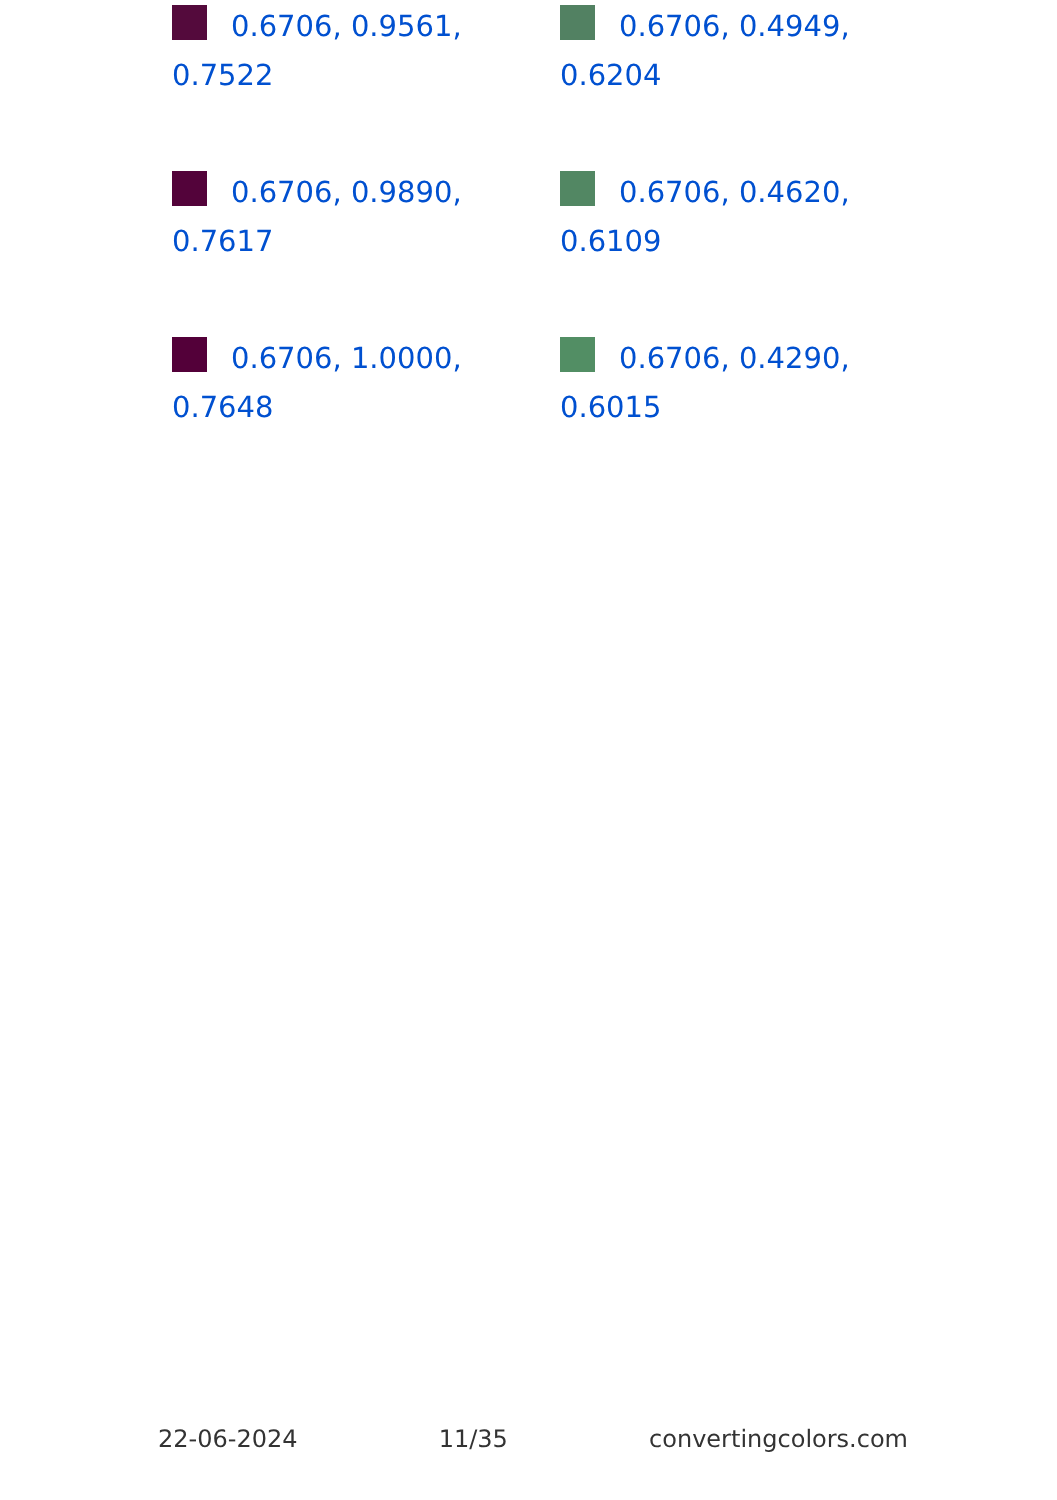0.6706, 0.9561, 0.7522
0.6706, 0.4949, 0.6204
0.6706, 0.9890, 0.7617
0.6706, 0.4620, 0.6109
0.6706, 1.0000, 0.7648
0.6706, 0.4290, 0.6015
22-06-2024 11/35 convertingcolors.com